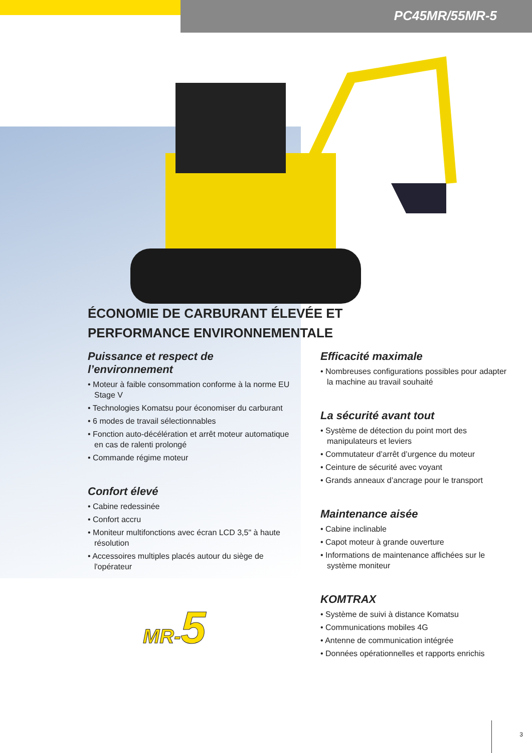PC45MR/55MR-5
ÉCONOMIE DE CARBURANT ÉLEVÉE ET PERFORMANCE ENVIRONNEMENTALE
Puissance et respect de l’environnement
• Moteur à faible consommation conforme à la norme EU Stage V
• Technologies Komatsu pour économiser du carburant
• 6 modes de travail sélectionnables
• Fonction auto-décélération et arrêt moteur automatique en cas de ralenti prolongé
• Commande régime moteur
Confort élevé
• Cabine redessinée
• Confort accru
• Moniteur multifonctions avec écran LCD 3,5" à haute résolution
• Accessoires multiples placés autour du siège de l'opérateur
MR-5
Efficacité maximale
• Nombreuses configurations possibles pour adapter la machine au travail souhaité
La sécurité avant tout
• Système de détection du point mort des manipulateurs et leviers
• Commutateur d’arrêt d’urgence du moteur
• Ceinture de sécurité avec voyant
• Grands anneaux d’ancrage pour le transport
Maintenance aisée
• Cabine inclinable
• Capot moteur à grande ouverture
• Informations de maintenance affichées sur le système moniteur
KOMTRAX
• Système de suivi à distance Komatsu
• Communications mobiles 4G
• Antenne de communication intégrée
• Données opérationnelles et rapports enrichis
3